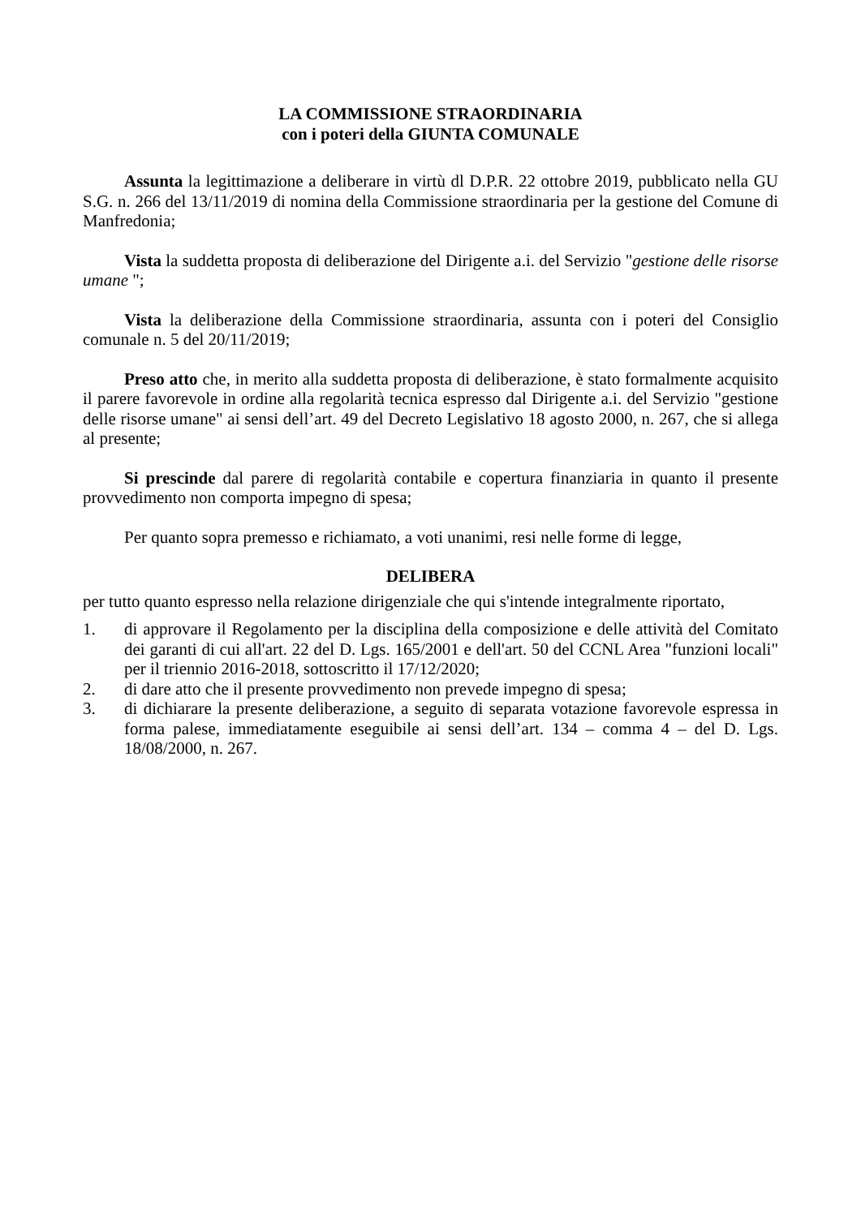LA COMMISSIONE STRAORDINARIA
con i poteri della GIUNTA COMUNALE
Assunta la legittimazione a deliberare in virtù dl D.P.R. 22 ottobre 2019, pubblicato nella GU S.G. n. 266 del 13/11/2019 di nomina della Commissione straordinaria per la gestione del Comune di Manfredonia;
Vista la suddetta proposta di deliberazione del Dirigente a.i. del Servizio "gestione delle risorse umane ";
Vista la deliberazione della Commissione straordinaria, assunta con i poteri del Consiglio comunale n. 5 del 20/11/2019;
Preso atto che, in merito alla suddetta proposta di deliberazione, è stato formalmente acquisito il parere favorevole in ordine alla regolarità tecnica espresso dal Dirigente a.i. del Servizio "gestione delle risorse umane" ai sensi dell’art. 49 del Decreto Legislativo 18 agosto 2000, n. 267, che si allega al presente;
Si prescinde dal parere di regolarità contabile e copertura finanziaria in quanto il presente provvedimento non comporta impegno di spesa;
Per quanto sopra premesso e richiamato, a voti unanimi, resi nelle forme di legge,
DELIBERA
per tutto quanto espresso nella relazione dirigenziale che qui s'intende integralmente riportato,
1. di approvare il Regolamento per la disciplina della composizione e delle attività del Comitato dei garanti di cui all'art. 22 del D. Lgs. 165/2001 e dell'art. 50 del CCNL Area "funzioni locali" per il triennio 2016-2018, sottoscritto il 17/12/2020;
2. di dare atto che il presente provvedimento non prevede impegno di spesa;
3. di dichiarare la presente deliberazione, a seguito di separata votazione favorevole espressa in forma palese, immediatamente eseguibile ai sensi dell’art. 134 – comma 4 – del D. Lgs. 18/08/2000, n. 267.